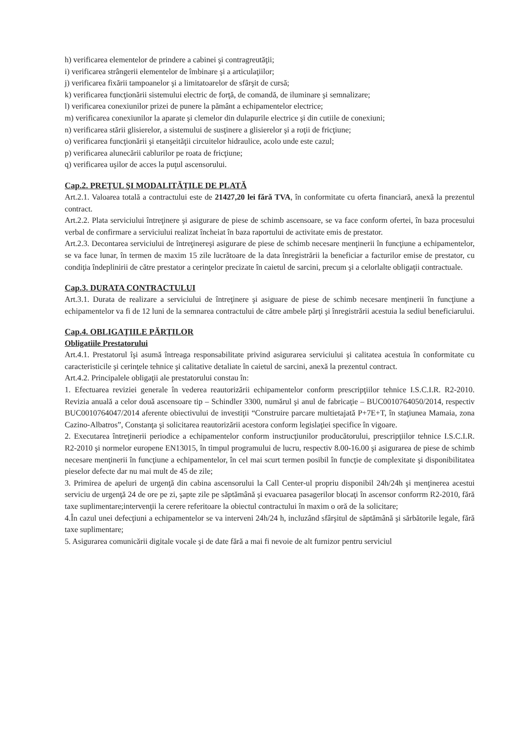h) verificarea elementelor de prindere a cabinei şi contragreutăţii;
i) verificarea strângerii elementelor de îmbinare şi a articulaţiilor;
j) verificarea fixării tampoanelor şi a limitatoarelor de sfârşit de cursă;
k) verificarea funcţionării sistemului electric de forţă, de comandă, de iluminare şi semnalizare;
l) verificarea conexiunilor prizei de punere la pământ a echipamentelor electrice;
m) verificarea conexiunilor la aparate şi clemelor din dulapurile electrice şi din cutiile de conexiuni;
n) verificarea stării glisierelor, a sistemului de susţinere a glisierelor şi a roţii de fricţiune;
o) verificarea funcţionării şi etanşeităţii circuitelor hidraulice, acolo unde este cazul;
p) verificarea alunecării cablurilor pe roata de fricţiune;
q) verificarea uşilor de acces la puţul ascensorului.
Cap.2. PREŢUL ŞI MODALITĂŢILE DE PLATĂ
Art.2.1. Valoarea totală a contractului este de 21427,20 lei fără TVA, în conformitate cu oferta financiară, anexă la prezentul contract.
Art.2.2. Plata serviciului întreţinere şi asigurare de piese de schimb ascensoare, se va face conform ofertei, în baza procesului verbal de confirmare a serviciului realizat încheiat în baza raportului de activitate emis de prestator.
Art.2.3. Decontarea serviciului de întreţinereşi asigurare de piese de schimb necesare menţinerii în funcţiune a echipamentelor, se va face lunar, în termen de maxim 15 zile lucrătoare de la data înregistrării la beneficiar a facturilor emise de prestator, cu condiţia îndeplinirii de către prestator a cerinţelor precizate în caietul de sarcini, precum şi a celorlalte obligaţii contractuale.
Cap.3. DURATA CONTRACTULUI
Art.3.1. Durata de realizare a serviciului de întreţinere şi asiguare de piese de schimb necesare menţinerii în funcţiune a echipamentelor va fi de 12 luni de la semnarea contractului de către ambele părţi şi înregistrării acestuia la sediul beneficiarului.
Cap.4. OBLIGAŢIILE PĂRŢILOR
Obligatiile Prestatorului
Art.4.1. Prestatorul îşi asumă întreaga responsabilitate privind asigurarea serviciului şi calitatea acestuia în conformitate cu caracteristicile şi cerinţele tehnice şi calitative detaliate în caietul de sarcini, anexă la prezentul contract.
Art.4.2. Principalele obligaţii ale prestatorului constau în:
1. Efectuarea reviziei generale în vederea reautorizării echipamentelor conform prescripţiilor tehnice I.S.C.I.R. R2-2010. Revizia anuală a celor două ascensoare tip – Schindler 3300, numărul şi anul de fabricaţie – BUC0010764050/2014, respectiv BUC0010764047/2014 aferente obiectivului de investiţii “Construire parcare multietajată P+7E+T, în staţiunea Mamaia, zona Cazino-Albatros”, Constanţa şi solicitarea reautorizării acestora conform legislaţiei specifice în vigoare.
2. Executarea întreţinerii periodice a echipamentelor conform instrucţiunilor producătorului, prescripţiilor tehnice I.S.C.I.R. R2-2010 şi normelor europene EN13015, în timpul programului de lucru, respectiv 8.00-16.00 şi asigurarea de piese de schimb necesare menţinerii în funcţiune a echipamentelor, în cel mai scurt termen posibil în funcţie de complexitate şi disponibilitatea pieselor defecte dar nu mai mult de 45 de zile;
3. Primirea de apeluri de urgenţă din cabina ascensorului la Call Center-ul propriu disponibil 24h/24h şi menţinerea acestui serviciu de urgenţă 24 de ore pe zi, şapte zile pe săptămână şi evacuarea pasagerilor blocaţi în ascensor conforrm R2-2010, fără taxe suplimentare;intervenţii la cerere referitoare la obiectul contractului în maxim o oră de la solicitare;
4.În cazul unei defecţiuni a echipamentelor se va interveni 24h/24 h, incluzând sfârşitul de săptămână şi sărbătorile legale, fără taxe suplimentare;
5. Asigurarea comunicării digitale vocale şi de date fără a mai fi nevoie de alt furnizor pentru serviciul